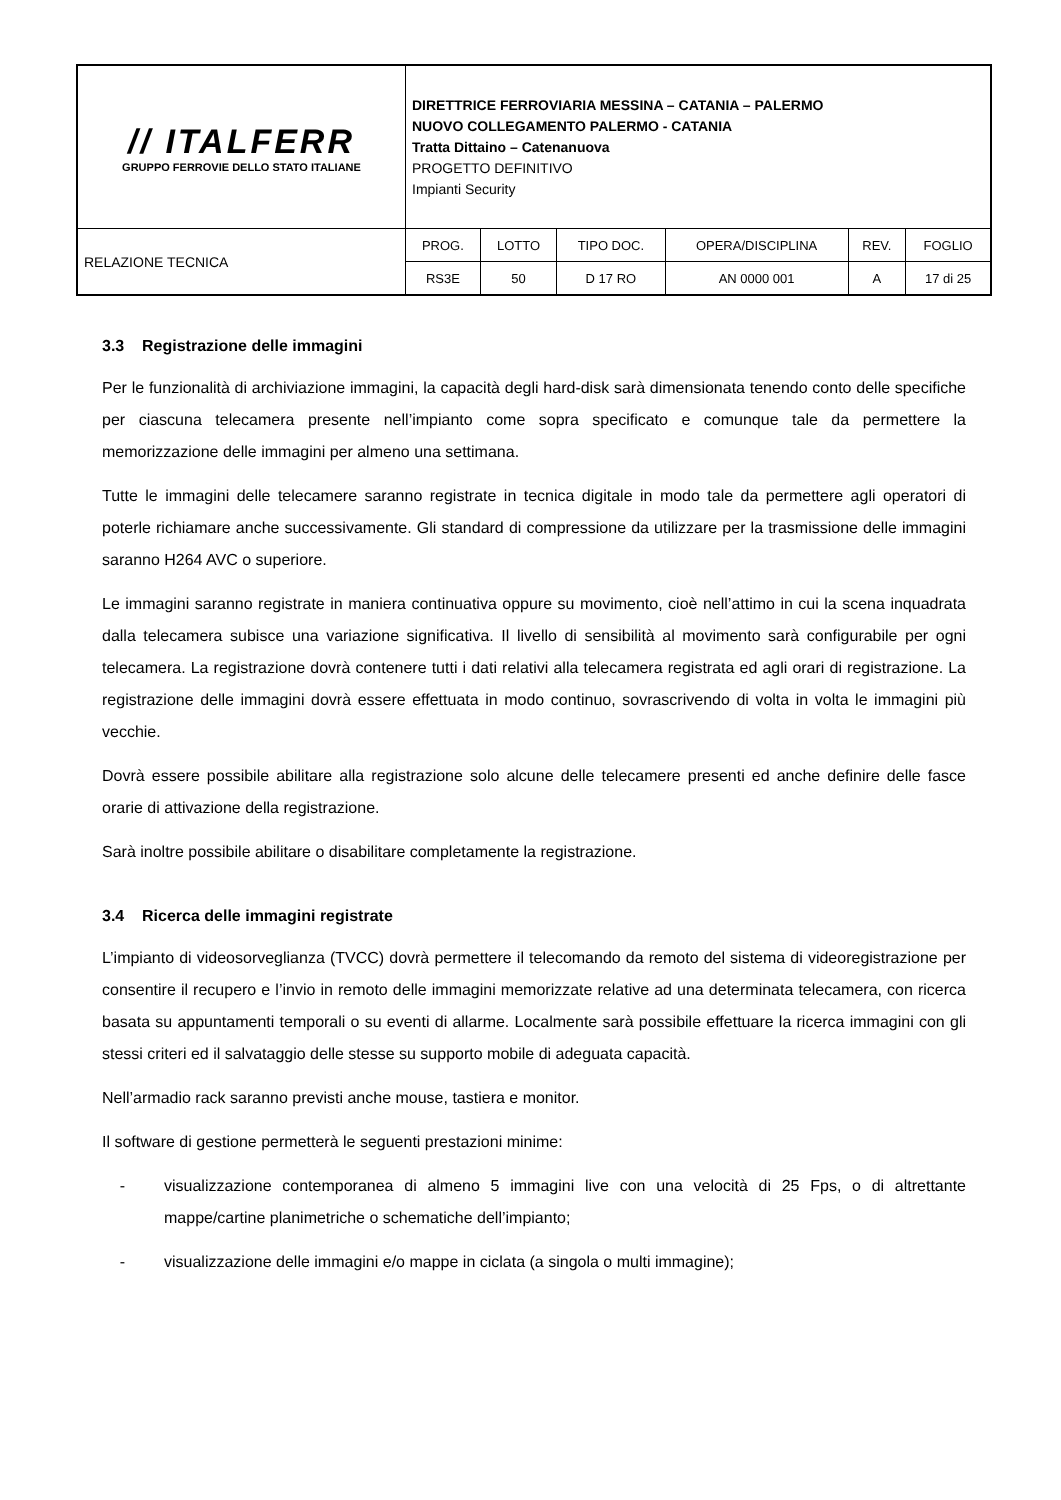| // ITALFERR GRUPPO FERROVIE DELLO STATO ITALIANE | DIRETTRICE FERROVIARIA MESSINA – CATANIA – PALERMO NUOVO COLLEGAMENTO PALERMO - CATANIA Tratta Dittaino – Catenanuova PROGETTO DEFINITIVO Impianti Security | | | | | |
| RELAZIONE TECNICA | PROG. | LOTTO | TIPO DOC. | OPERA/DISCIPLINA | REV. | FOGLIO |
| | RS3E | 50 | D 17 RO | AN 0000 001 | A | 17 di 25 |
3.3 Registrazione delle immagini
Per le funzionalità di archiviazione immagini, la capacità degli hard-disk sarà dimensionata tenendo conto delle specifiche per ciascuna telecamera presente nell’impianto come sopra specificato e comunque tale da permettere la memorizzazione delle immagini per almeno una settimana.
Tutte le immagini delle telecamere saranno registrate in tecnica digitale in modo tale da permettere agli operatori di poterle richiamare anche successivamente. Gli standard di compressione da utilizzare per la trasmissione delle immagini saranno H264 AVC o superiore.
Le immagini saranno registrate in maniera continuativa oppure su movimento, cioè nell’attimo in cui la scena inquadrata dalla telecamera subisce una variazione significativa. Il livello di sensibilità al movimento sarà configurabile per ogni telecamera. La registrazione dovrà contenere tutti i dati relativi alla telecamera registrata ed agli orari di registrazione. La registrazione delle immagini dovrà essere effettuata in modo continuo, sovrascrivendo di volta in volta le immagini più vecchie.
Dovrà essere possibile abilitare alla registrazione solo alcune delle telecamere presenti ed anche definire delle fasce orarie di attivazione della registrazione.
Sarà inoltre possibile abilitare o disabilitare completamente la registrazione.
3.4 Ricerca delle immagini registrate
L’impianto di videosorveglianza (TVCC) dovrà permettere il telecomando da remoto del sistema di videoregistrazione per consentire il recupero e l’invio in remoto delle immagini memorizzate relative ad una determinata telecamera, con ricerca basata su appuntamenti temporali o su eventi di allarme. Localmente sarà possibile effettuare la ricerca immagini con gli stessi criteri ed il salvataggio delle stesse su supporto mobile di adeguata capacità.
Nell’armadio rack saranno previsti anche mouse, tastiera e monitor.
Il software di gestione permetterà le seguenti prestazioni minime:
- visualizzazione contemporanea di almeno 5 immagini live con una velocità di 25 Fps, o di altrettante mappe/cartine planimetriche o schematiche dell’impianto;
- visualizzazione delle immagini e/o mappe in ciclata (a singola o multi immagine);